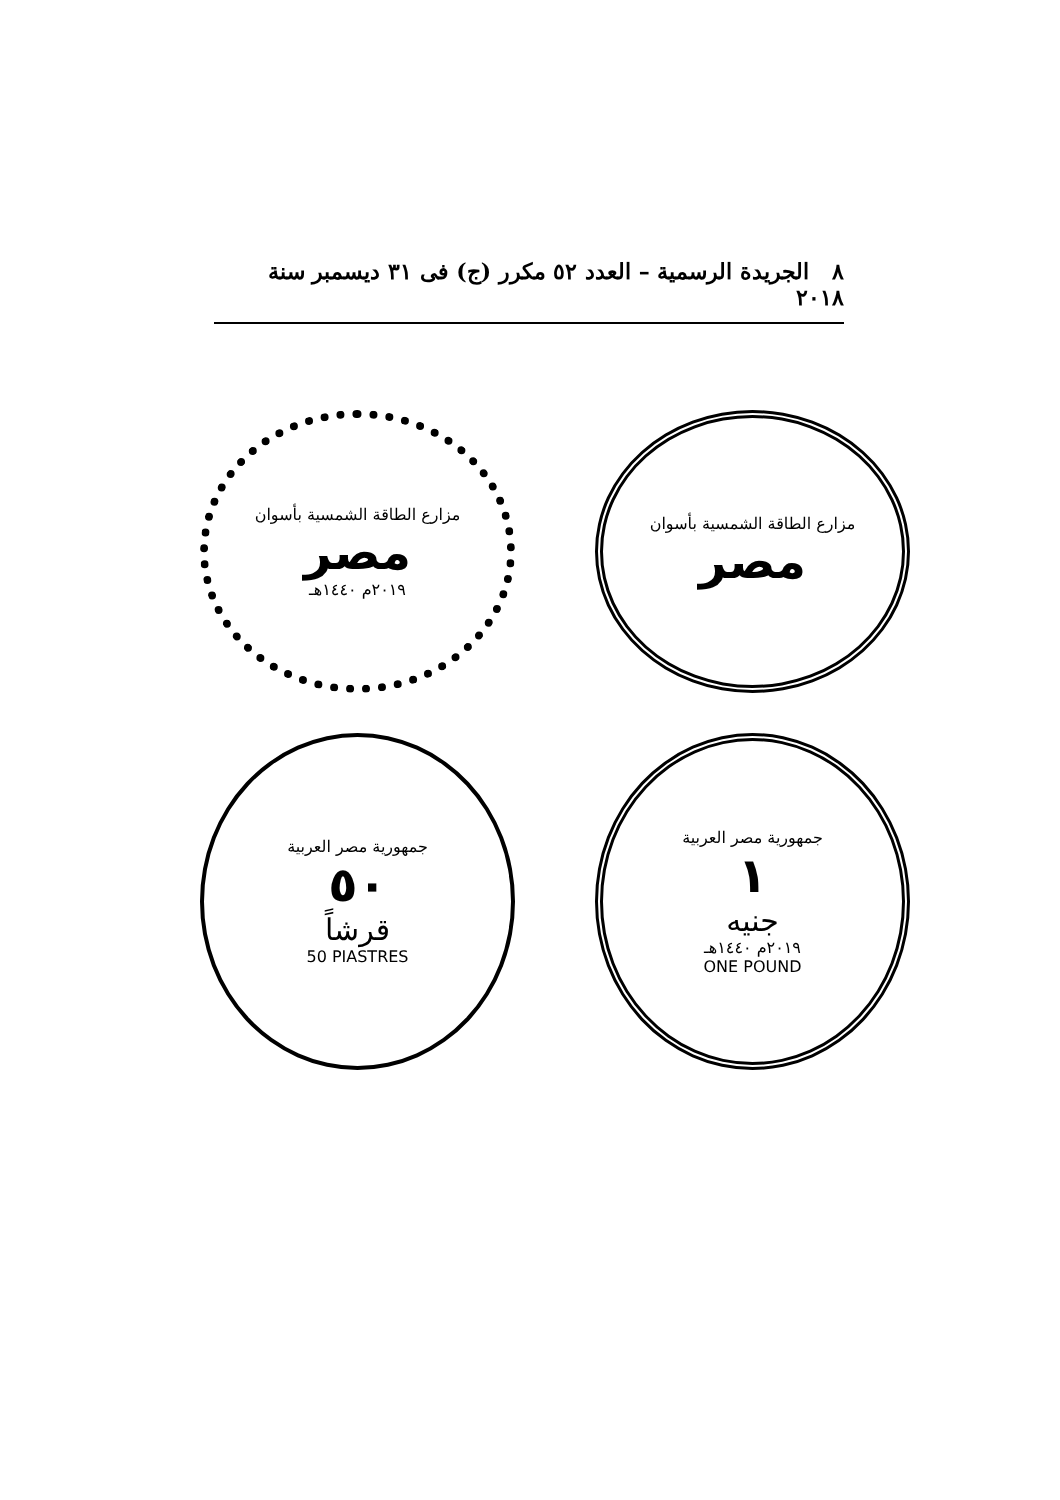٨ الجريدة الرسمية – العدد ٥٢ مكرر (ج) فى ٣١ ديسمبر سنة ٢٠١٨
مزارع الطاقة الشمسية بأسوان
مصر
٢٠١٩م ١٤٤٠هـ
مزارع الطاقة الشمسية بأسوان
مصر
جمهورية مصر العربية
٥٠
قرشاً
50 PIASTRES
جمهورية مصر العربية
١
جنيه
٢٠١٩م ١٤٤٠هـ
ONE POUND